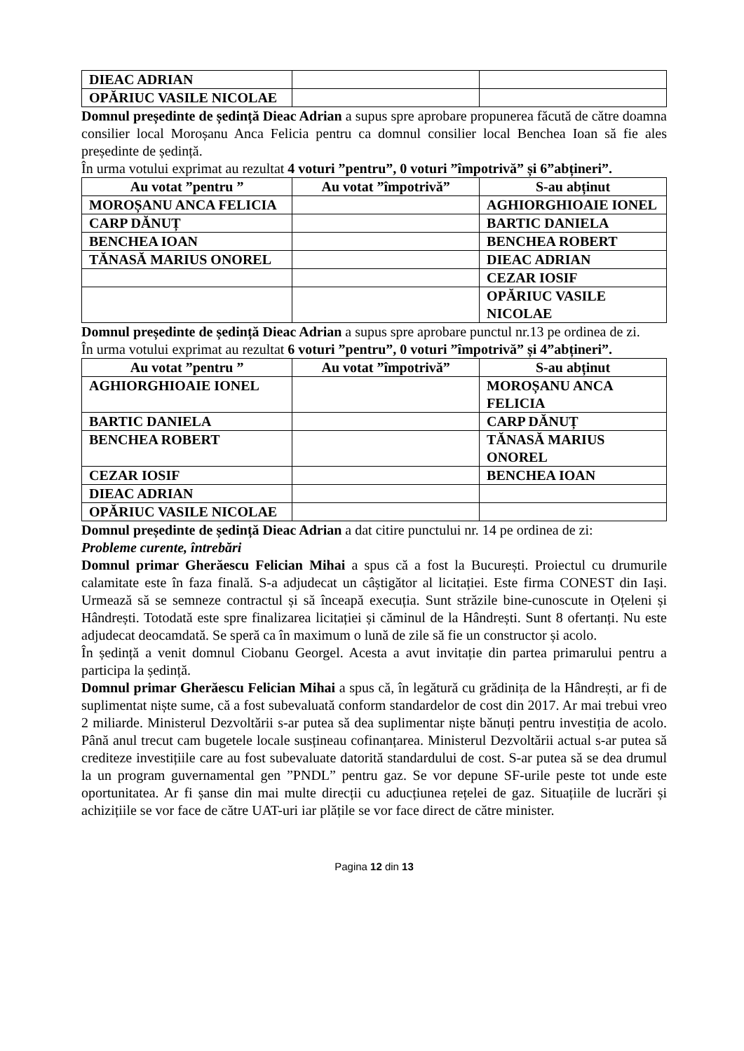| DIEAC ADRIAN | | |
| OPĂRIUC VASILE NICOLAE | | |
Domnul președinte de ședință Dieac Adrian a supus spre aprobare propunerea făcută de către doamna consilier local Moroșanu Anca Felicia pentru ca domnul consilier local Benchea Ioan să fie ales președinte de ședință.
În urma votului exprimat au rezultat 4 voturi ”pentru”, 0 voturi ”împotrivă” și 6”abțineri”.
| Au votat ”pentru ” | Au votat ”împotrivă” | S-au abținut |
| --- | --- | --- |
| MOROȘANU ANCA FELICIA | | AGHIORGHIOAIE IONEL |
| CARP DĂNUȚ | | BARTIC DANIELA |
| BENCHEA IOAN | | BENCHEA ROBERT |
| TĂNASĂ MARIUS ONOREL | | DIEAC ADRIAN |
| | | CEZAR IOSIF |
| | | OPĂRIUC VASILE NICOLAE |
Domnul președinte de ședință Dieac Adrian a supus spre aprobare punctul nr.13 pe ordinea de zi.
În urma votului exprimat au rezultat 6 voturi ”pentru”, 0 voturi ”împotrivă” și 4”abțineri”.
| Au votat ”pentru ” | Au votat ”împotrivă” | S-au abținut |
| --- | --- | --- |
| AGHIORGHIOAIE IONEL | | MOROȘANU ANCA FELICIA |
| BARTIC DANIELA | | CARP DĂNUȚ |
| BENCHEA ROBERT | | TĂNASĂ MARIUS ONOREL |
| CEZAR IOSIF | | BENCHEA IOAN |
| DIEAC ADRIAN | | |
| OPĂRIUC VASILE NICOLAE | | |
Domnul președinte de ședință Dieac Adrian a dat citire punctului nr. 14 pe ordinea de zi:
Probleme curente, întrebări
Domnul primar Gherăescu Felician Mihai a spus că a fost la București. Proiectul cu drumurile calamitate este în faza finală. S-a adjudecat un câștigător al licitației. Este firma CONEST din Iași. Urmează să se semneze contractul și să înceapă execuția. Sunt străzile bine-cunoscute in Oțeleni și Hândrești. Totodată este spre finalizarea licitației și căminul de la Hândrești. Sunt 8 ofertanți. Nu este adjudecat deocamdată. Se speră ca în maximum o lună de zile să fie un constructor și acolo.
În ședință a venit domnul Ciobanu Georgel. Acesta a avut invitație din partea primarului pentru a participa la ședință.
Domnul primar Gherăescu Felician Mihai a spus că, în legătură cu grădinița de la Hândrești, ar fi de suplimentat niște sume, că a fost subevaluată conform standardelor de cost din 2017. Ar mai trebui vreo 2 miliarde. Ministerul Dezvoltării s-ar putea să dea suplimentar niște bănuți pentru investiția de acolo. Până anul trecut cam bugetele locale susțineau cofinanțarea. Ministerul Dezvoltării actual s-ar putea să crediteze investițiile care au fost subevaluate datorită standardului de cost. S-ar putea să se dea drumul la un program guvernamental gen ”PNDL” pentru gaz. Se vor depune SF-urile peste tot unde este oportunitatea. Ar fi șanse din mai multe direcții cu aducțiunea rețelei de gaz. Situațiile de lucrări și achizițiile se vor face de către UAT-uri iar plățile se vor face direct de către minister.
Pagina 12 din 13